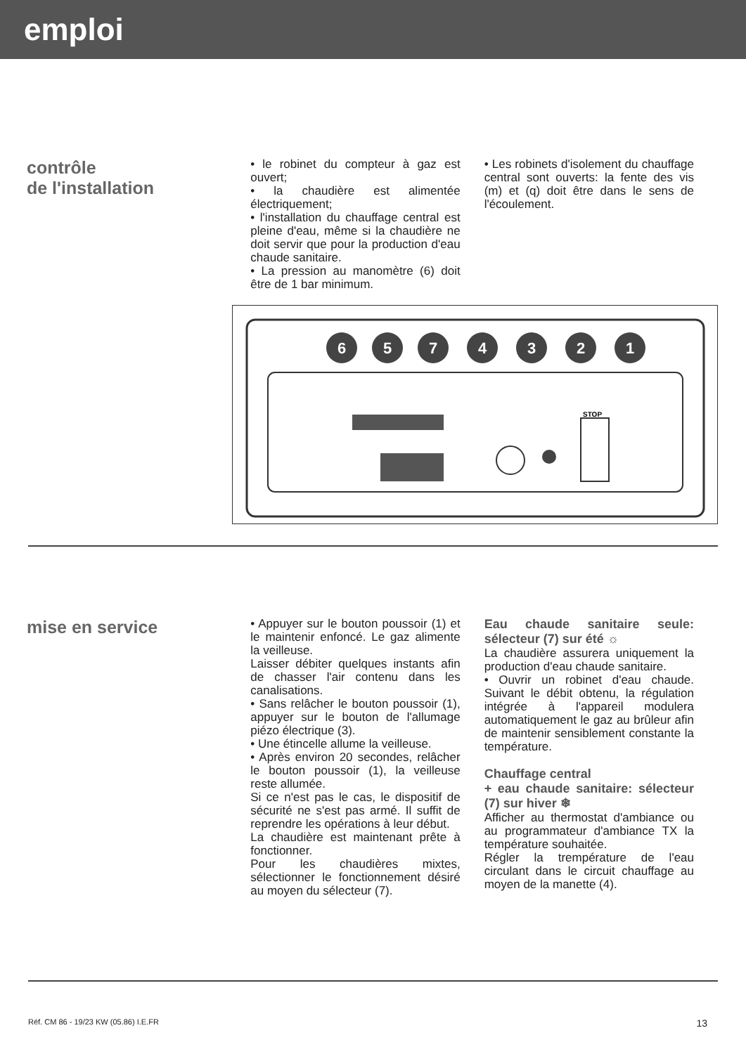emploi
contrôle
de l'installation
• le robinet du compteur à gaz est ouvert;
• la chaudière est alimentée électriquement;
• l'installation du chauffage central est pleine d'eau, même si la chaudière ne doit servir que pour la production d'eau chaude sanitaire.
• La pression au manomètre (6) doit être de 1 bar minimum.
• Les robinets d'isolement du chauffage central sont ouverts: la fente des vis (m) et (q) doit être dans le sens de l'écoulement.
6
5
7
4
3
2
1
STOP
mise en service
• Appuyer sur le bouton poussoir (1) et le maintenir enfoncé. Le gaz alimente la veilleuse.
Laisser débiter quelques instants afin de chasser l'air contenu dans les canalisations.
• Sans relâcher le bouton poussoir (1), appuyer sur le bouton de l'allumage piézo électrique (3).
• Une étincelle allume la veilleuse.
• Après environ 20 secondes, relâcher le bouton poussoir (1), la veilleuse reste allumée.
Si ce n'est pas le cas, le dispositif de sécurité ne s'est pas armé. Il suffit de reprendre les opérations à leur début.
La chaudière est maintenant prête à fonctionner.
Pour les chaudières mixtes, sélectionner le fonctionnement désiré au moyen du sélecteur (7).
Eau chaude sanitaire seule: sélecteur (7) sur été ☼
La chaudière assurera uniquement la production d'eau chaude sanitaire.
• Ouvrir un robinet d'eau chaude. Suivant le débit obtenu, la régulation intégrée à l'appareil modulera automatiquement le gaz au brûleur afin de maintenir sensiblement constante la température.
Chauffage central
+ eau chaude sanitaire: sélecteur (7) sur hiver ❄
Afficher au thermostat d'ambiance ou au programmateur d'ambiance TX la température souhaitée.
Régler la trempérature de l'eau circulant dans le circuit chauffage au moyen de la manette (4).
Réf. CM 86 - 19/23 KW (05.86) I.E.FR 13